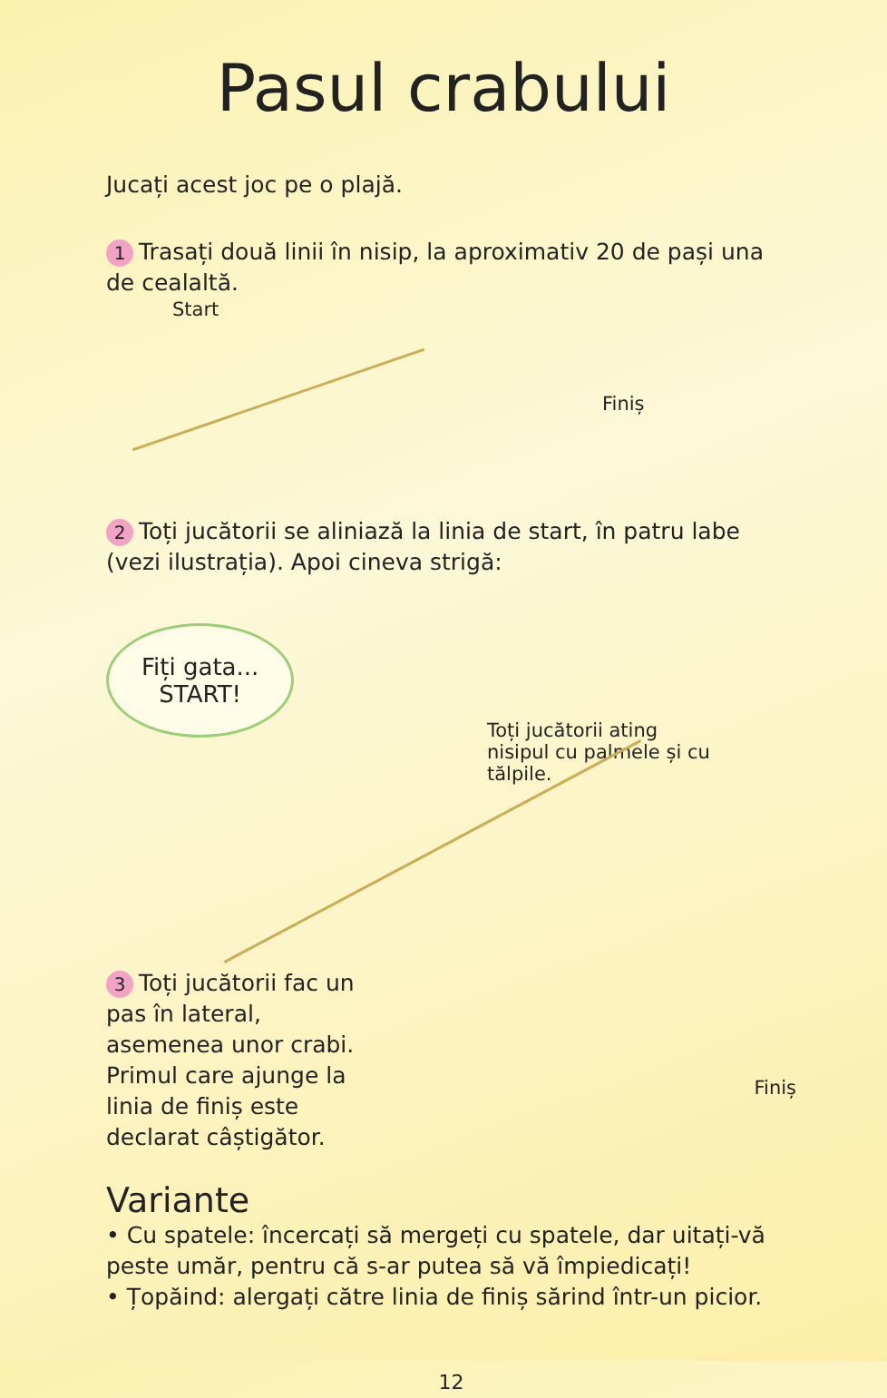Pasul crabului
Jucați acest joc pe o plajă.
1 Trasați două linii în nisip, la aproximativ 20 de pași una de cealaltă.
Start
Finiș
2 Toți jucătorii se aliniază la linia de start, în patru labe (vezi ilustrația). Apoi cineva strigă:
Fiți gata...
START!
Toți jucătorii ating nisipul cu palmele și cu tălpile.
3 Toți jucătorii fac un pas în lateral, asemenea unor crabi. Primul care ajunge la linia de finiș este declarat câștigător.
Finiș
Variante
• Cu spatele: încercați să mergeți cu spatele, dar uitați-vă peste umăr, pentru că s-ar putea să vă împiedicați!
• Țopăind: alergați către linia de finiș sărind într-un picior.
12